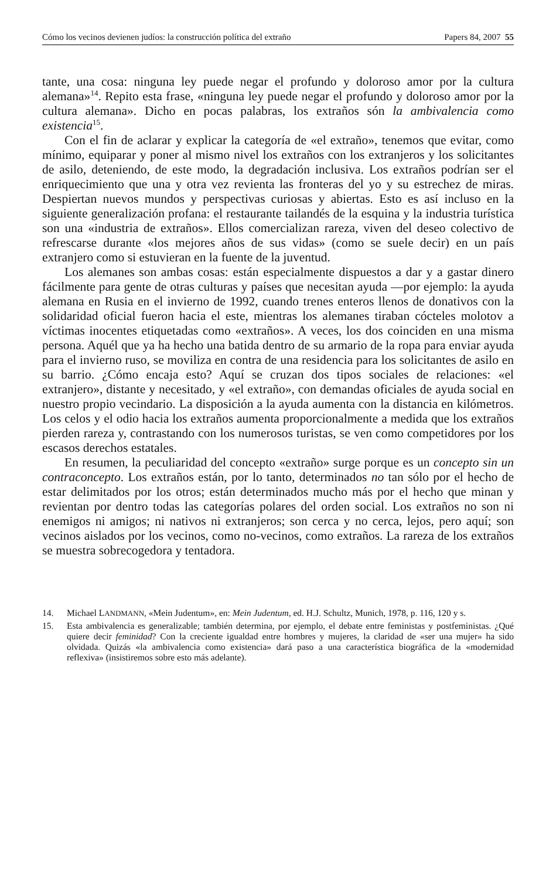Cómo los vecinos devienen judíos: la construcción política del extraño Papers 84, 2007 55
tante, una cosa: ninguna ley puede negar el profundo y doloroso amor por la cultura alemana»<sup>14</sup>. Repito esta frase, «ninguna ley puede negar el profundo y doloroso amor por la cultura alemana». Dicho en pocas palabras, los extraños són la ambivalencia como existencia<sup>15</sup>.
Con el fin de aclarar y explicar la categoría de «el extraño», tenemos que evitar, como mínimo, equiparar y poner al mismo nivel los extraños con los extranjeros y los solicitantes de asilo, deteniendo, de este modo, la degradación inclusiva. Los extraños podrían ser el enriquecimiento que una y otra vez revienta las fronteras del yo y su estrechez de miras. Despiertan nuevos mundos y perspectivas curiosas y abiertas. Esto es así incluso en la siguiente generalización profana: el restaurante tailandés de la esquina y la industria turística son una «industria de extraños». Ellos comercializan rareza, viven del deseo colectivo de refrescarse durante «los mejores años de sus vidas» (como se suele decir) en un país extranjero como si estuvieran en la fuente de la juventud.
Los alemanes son ambas cosas: están especialmente dispuestos a dar y a gastar dinero fácilmente para gente de otras culturas y países que necesitan ayuda —por ejemplo: la ayuda alemana en Rusia en el invierno de 1992, cuando trenes enteros llenos de donativos con la solidaridad oficial fueron hacia el este, mientras los alemanes tiraban cócteles molotov a víctimas inocentes etiquetadas como «extraños». A veces, los dos coinciden en una misma persona. Aquél que ya ha hecho una batida dentro de su armario de la ropa para enviar ayuda para el invierno ruso, se moviliza en contra de una residencia para los solicitantes de asilo en su barrio. ¿Cómo encaja esto? Aquí se cruzan dos tipos sociales de relaciones: «el extranjero», distante y necesitado, y «el extraño», con demandas oficiales de ayuda social en nuestro propio vecindario. La disposición a la ayuda aumenta con la distancia en kilómetros. Los celos y el odio hacia los extraños aumenta proporcionalmente a medida que los extraños pierden rareza y, contrastando con los numerosos turistas, se ven como competidores por los escasos derechos estatales.
En resumen, la peculiaridad del concepto «extraño» surge porque es un concepto sin un contraconcepto. Los extraños están, por lo tanto, determinados no tan sólo por el hecho de estar delimitados por los otros; están determinados mucho más por el hecho que minan y revientan por dentro todas las categorías polares del orden social. Los extraños no son ni enemigos ni amigos; ni nativos ni extranjeros; son cerca y no cerca, lejos, pero aquí; son vecinos aislados por los vecinos, como no-vecinos, como extraños. La rareza de los extraños se muestra sobrecogedora y tentadora.
14. Michael LANDMANN, «Mein Judentum», en: Mein Judentum, ed. H.J. Schultz, Munich, 1978, p. 116, 120 y s.
15. Esta ambivalencia es generalizable; también determina, por ejemplo, el debate entre feministas y postfeministas. ¿Qué quiere decir feminidad? Con la creciente igualdad entre hombres y mujeres, la claridad de «ser una mujer» ha sido olvidada. Quizás «la ambivalencia como existencia» dará paso a una característica biográfica de la «modernidad reflexiva» (insistiremos sobre esto más adelante).